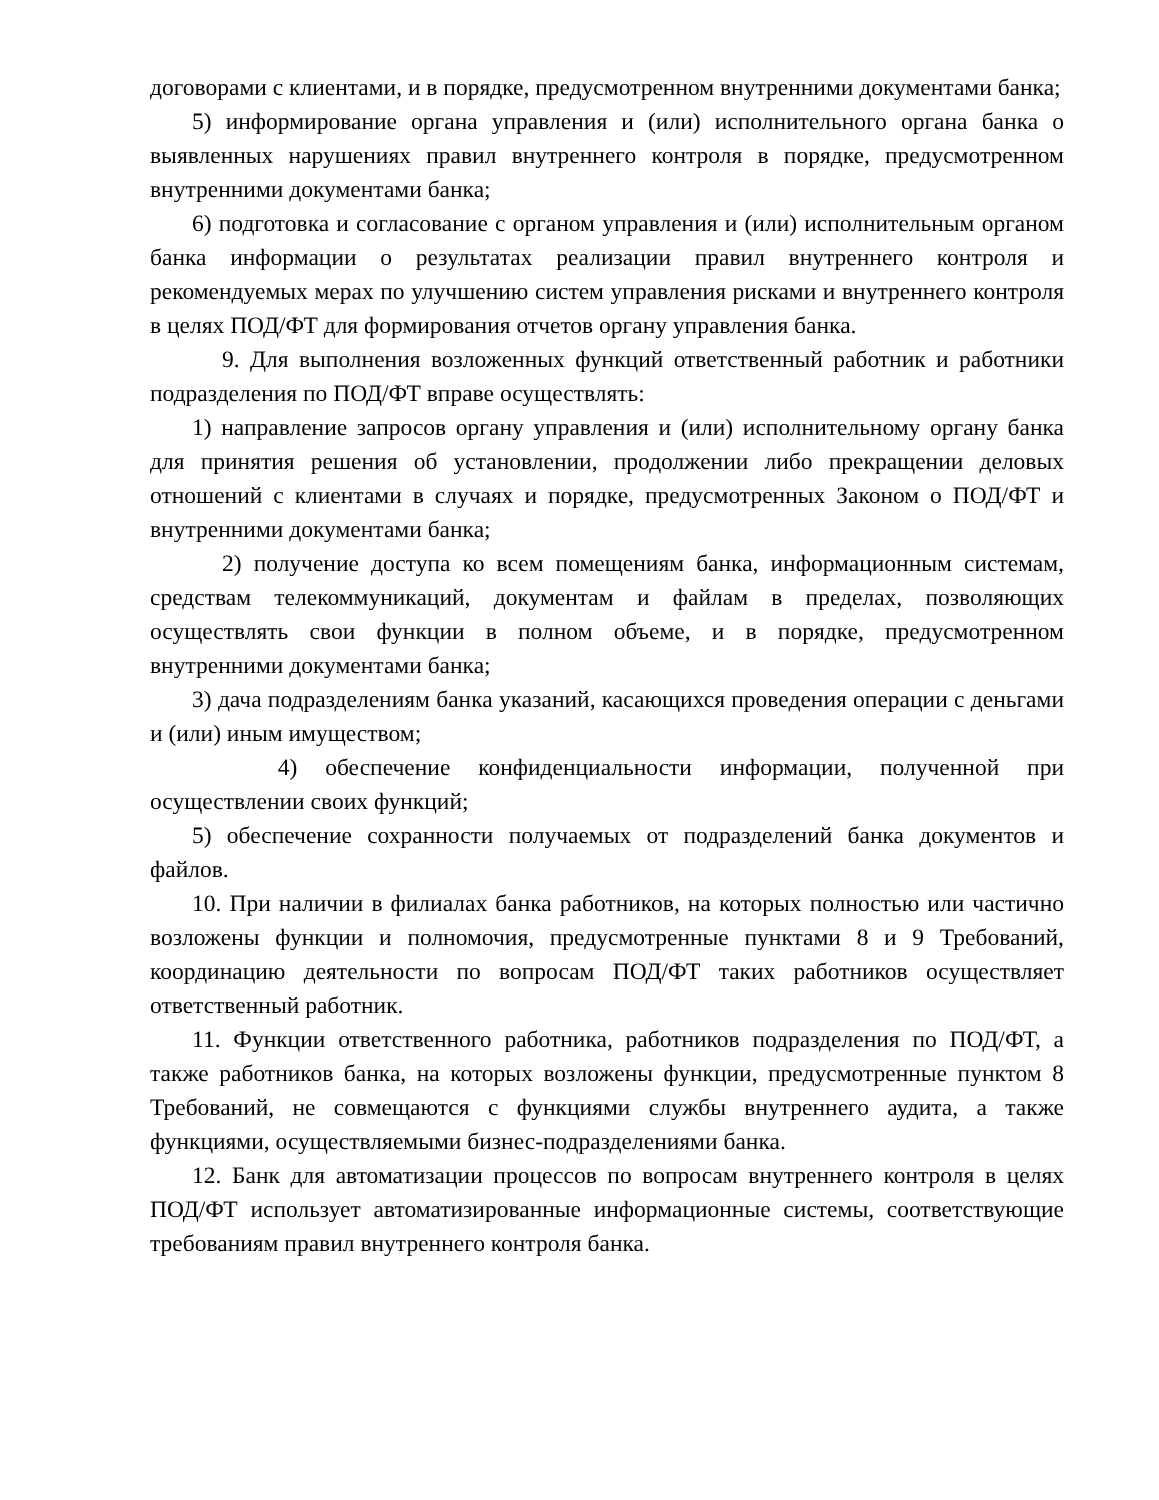договорами с клиентами, и в порядке, предусмотренном внутренними документами банка;
5) информирование органа управления и (или) исполнительного органа банка о выявленных нарушениях правил внутреннего контроля в порядке, предусмотренном внутренними документами банка;
6) подготовка и согласование с органом управления и (или) исполнительным органом банка информации о результатах реализации правил внутреннего контроля и рекомендуемых мерах по улучшению систем управления рисками и внутреннего контроля в целях ПОД/ФТ для формирования отчетов органу управления банка.
9. Для выполнения возложенных функций ответственный работник и работники подразделения по ПОД/ФТ вправе осуществлять:
1) направление запросов органу управления и (или) исполнительному органу банка для принятия решения об установлении, продолжении либо прекращении деловых отношений с клиентами в случаях и порядке, предусмотренных Законом о ПОД/ФТ и внутренними документами банка;
2) получение доступа ко всем помещениям банка, информационным системам, средствам телекоммуникаций, документам и файлам в пределах, позволяющих осуществлять свои функции в полном объеме, и в порядке, предусмотренном внутренними документами банка;
3) дача подразделениям банка указаний, касающихся проведения операции с деньгами и (или) иным имуществом;
4) обеспечение конфиденциальности информации, полученной при осуществлении своих функций;
5) обеспечение сохранности получаемых от подразделений банка документов и файлов.
10. При наличии в филиалах банка работников, на которых полностью или частично возложены функции и полномочия, предусмотренные пунктами 8 и 9 Требований, координацию деятельности по вопросам ПОД/ФТ таких работников осуществляет ответственный работник.
11. Функции ответственного работника, работников подразделения по ПОД/ФТ, а также работников банка, на которых возложены функции, предусмотренные пунктом 8 Требований, не совмещаются с функциями службы внутреннего аудита, а также функциями, осуществляемыми бизнес-подразделениями банка.
12. Банк для автоматизации процессов по вопросам внутреннего контроля в целях ПОД/ФТ использует автоматизированные информационные системы, соответствующие требованиям правил внутреннего контроля банка.